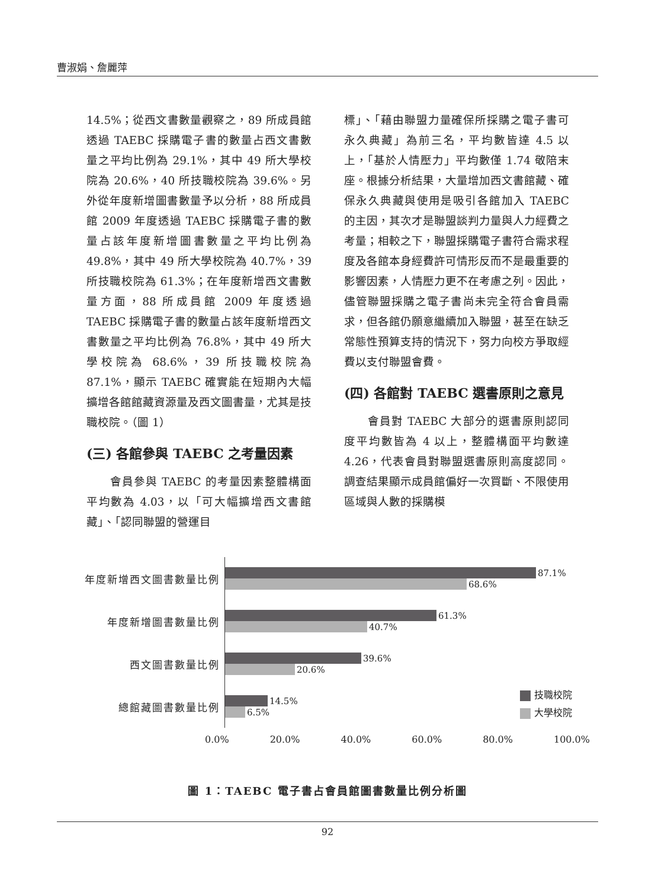曹淑娟、詹麗萍
14.5%；從西文書數量觀察之，89 所成員館透過 TAEBC 採購電子書的數量占西文書數量之平均比例為 29.1%，其中 49 所大學校院為 20.6%，40 所技職校院為 39.6%。另外從年度新增圖書數量予以分析，88 所成員館 2009 年度透過 TAEBC 採購電子書的數量占該年度新增圖書數量之平均比例為 49.8%，其中 49 所大學校院為 40.7%，39 所技職校院為 61.3%；在年度新增西文書數量方面，88 所成員館 2009 年度透過 TAEBC 採購電子書的數量占該年度新增西文書數量之平均比例為 76.8%，其中 49 所大學校院為 68.6%，39 所技職校院為 87.1%，顯示 TAEBC 確實能在短期內大幅擴增各館館藏資源量及西文圖書量，尤其是技職校院。（圖 1）
(三) 各館參與 TAEBC 之考量因素
　　會員參與 TAEBC 的考量因素整體構面平均數為 4.03，以「可大幅擴增西文書館藏」、「認同聯盟的營運目
標」、「藉由聯盟力量確保所採購之電子書可永久典藏」為前三名，平均數皆達 4.5 以上，「基於人情壓力」平均數僅 1.74 敬陪末座。根據分析結果，大量增加西文書館藏、確保永久典藏與使用是吸引各館加入 TAEBC 的主因，其次才是聯盟談判力量與人力經費之考量；相較之下，聯盟採購電子書符合需求程度及各館本身經費許可情形反而不是最重要的影響因素，人情壓力更不在考慮之列。因此，儘管聯盟採購之電子書尚未完全符合會員需求，但各館仍願意繼續加入聯盟，甚至在缺乏常態性預算支持的情況下，努力向校方爭取經費以支付聯盟會費。
(四) 各館對 TAEBC 選書原則之意見
　　會員對 TAEBC 大部分的選書原則認同度平均數皆為 4 以上，整體構面平均數達 4.26，代表會員對聯盟選書原則高度認同。調查結果顯示成員館偏好一次買斷、不限使用區域與人數的採購模
年度新增西文圖書數量比例
87.1%
68.6%
年度新增圖書數量比例
61.3%
40.7%
西文圖書數量比例
39.6%
20.6%
總館藏圖書數量比例
14.5%
6.5%
0.0% 20.0% 40.0% 60.0% 80.0% 100.0%
技職校院
大學校院
圖 1：TAEBC 電子書占會員館圖書數量比例分析圖
92